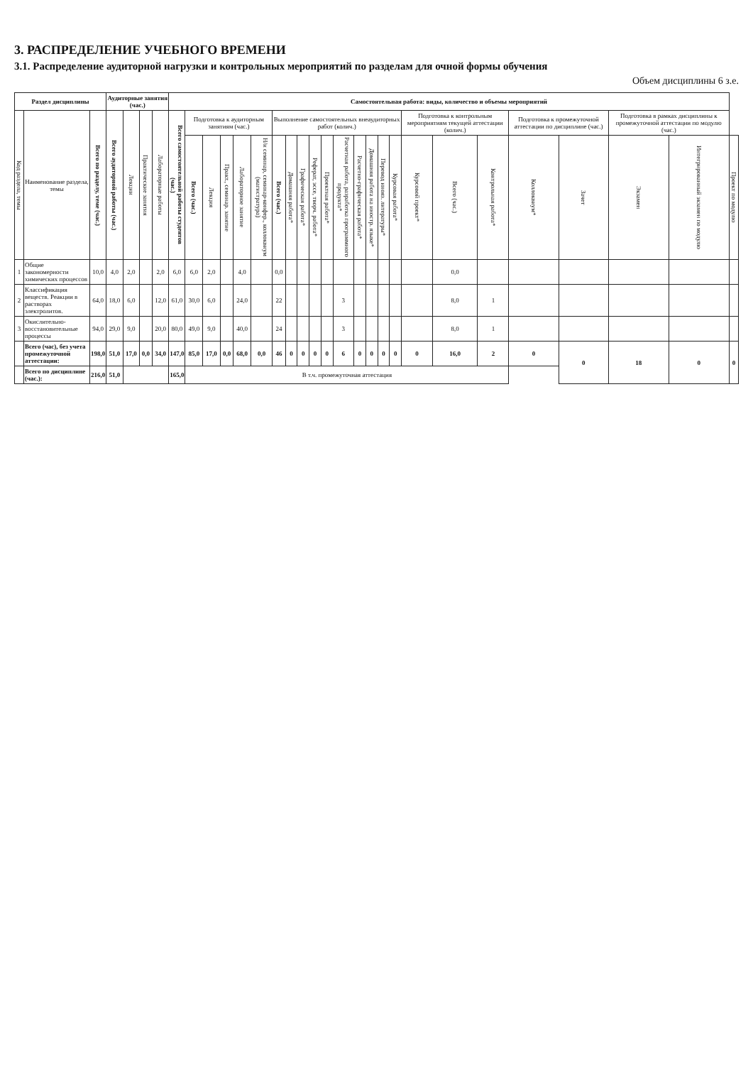3. РАСПРЕДЕЛЕНИЕ УЧЕБНОГО ВРЕМЕНИ
3.1. Распределение аудиторной нагрузки и контрольных мероприятий по разделам для очной формы обучения
Объем дисциплины 6 з.е.
| Раздел дисциплины | | | Аудиторные занятия (час.) | | | | Самостоятельная работа: виды, количество и объемы мероприятий | | | | | | | | | | | | | | | | | | | | | | | |
| --- | --- | --- | --- | --- | --- | --- | --- | --- | --- | --- | --- | --- | --- | --- | --- | --- | --- | --- | --- | --- | --- | --- | --- | --- | --- | --- | --- | --- | --- | --- |
| Код раздела, темы | Наименование раздела, темы | Всего по разделу, теме (час.) | Всего аудиторной работы (час.) | Лекции | Практические занятия | Лабораторные работы | Всего самостоятельной работы студентов (час.) | Подготовка к аудиторным занятиям (час.) | | | | | Выполнение самостоятельных внеаудиторных работ (колич.) | | | | | | | | | | Подготовка к контрольным мероприятиям текущей аттестации (колич.) | | | Подготовка к промежуточной аттестации по дисциплине (час.) | | Подготовка в рамках дисциплины к промежуточной аттестации по модулю (час.) | | |
| | | | | | | | | Всего (час.) | Лекция | Практ., семинар. занятие | Лабораторное занятие | Н/и семинар, семинар-конфер., коллоквиум (магистратура) | Всего (час.) | Домашняя работа* | Графическая работа* | Реферат, эссе, творч. работа* | Проектная работа* | Расчетная работа, разработка программного продукта* | Расчетно-графическая работа* | Домашняя работа на иностр. языке* | Перевод инояз. литературы* | Курсовая работа* | Курсовой проект* | Всего (час.) | Контрольная работа* | Коллоквиум* | Зачет | Экзамен | Интегрированный экзамен по модулю | Проект по модулю |
| 1 | Общие закономерности химических процессов | 10,0 | 4,0 | 2,0 | | 2,0 | 6,0 | 6,0 | 2,0 | | 4,0 | | 0,0 | | | | | | | | | | | 0,0 | | | | | | |
| 2 | Классификация веществ. Реакции в растворах электролитов. | 64,0 | 18,0 | 6,0 | | 12,0 | 61,0 | 30,0 | 6,0 | | 24,0 | | 22 | | | | | 3 | | | | | | 8,0 | 1 | | | | | |
| 3 | Окислительно-восстановительные процессы | 94,0 | 29,0 | 9,0 | | 20,0 | 80,0 | 49,0 | 9,0 | | 40,0 | | 24 | | | | | 3 | | | | | | 8,0 | 1 | | | | | |
| | Всего (час), без учета промежуточной аттестации: | 198,0 | 51,0 | 17,0 | 0,0 | 34,0 | 147,0 | 85,0 | 17,0 | 0,0 | 68,0 | 0,0 | 46 | 0 | 0 | 0 | 0 | 6 | 0 | 0 | 0 | 0 | 0 | 16,0 | 2 | 0 | 0 | 18 | 0 | 0 |
| | Всего по дисциплине (час.): | 216,0 | 51,0 | | | | 165,0 | В т.ч. промежуточная аттестация | | | | | | | | | | | | | | | | | | | | | | |